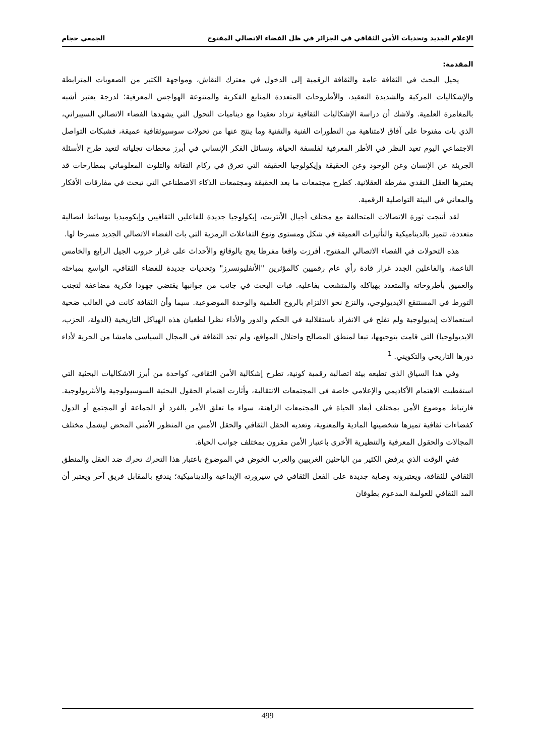الإعلام الجديد وتحديات الأمن الثقافي في الجزائر في ظل الفضاء الاتصالي المفتوح الجمعي حجام
المقدمة:
يحيل البحث في الثقافة عامة والثقافة الرقمية إلى الدخول في معترك النقاش، ومواجهة الكثير من الصعوبات المترابطة والإشكاليات المركبة والشديدة التعقيد، والأطروحات المتعددة المنابع الفكرية والمتنوعة الهواجس المعرفية؛ لدرجة يعتبر أشبه بالمغامرة العلمية. ولاشك أن دراسة الإشكاليات الثقافية تزداد تعقيدا مع ديناميات التحول التي يشهدها الفضاء الاتصالي السيبراني، الذي بات مفتوحا على آفاق لامتناهية من التطورات الفنية والتقنية وما ينتج عنها من تحولات سوسيوثقافية عميقة، فشبكات التواصل الاجتماعي اليوم تعيد النظر في الأطر المعرفية لفلسفة الحياة، وتسائل الفكر الإنساني في أبرز محطات تجلياته لتعيد طرح الأسئلة الجريئة عن الإنسان وعن الوجود وعن الحقيقة وإيكولوجيا الحقيقة التي تغرق في ركام التقانة والتلوث المعلوماتي بمطارحات قد يعتبرها العقل النقدي مفرطة العقلانية. كطرح مجتمعات ما بعد الحقيقة ومجتمعات الذكاء الاصطناعي التي تبحث في مفارقات الأفكار والمعاني في البيئة التواصلية الرقمية.
لقد أنتجت ثورة الاتصالات المتحالفة مع مختلف أجيال الأنترنت، إيكولوجيا جديدة للفاعلين الثقافيين وإيكوميديا بوسائط اتصالية متعددة، تتميز بالديناميكية والتأثيرات العميقة في شكل ومستوى ونوع التفاعلات الرمزية التي بات الفضاء الاتصالي الجديد مسرحا لها.
هذه التحولات في الفضاء الاتصالي المفتوح، أفرزت واقعا مفرطا يعج بالوقائع والأحداث على غرار حروب الجيل الرابع والخامس الناعمة، والفاعلين الجدد غرار قادة رأي عام رقميين كالمؤثرين "الأنفليونسرز" وتحديات جديدة للفضاء الثقافي، الواسع بمباحثه والعميق بأطروحاته والمتعدد بهياكله والمتشعب بفاعليه. فبات البحث في جانب من جوانبها يقتضي جهودا فكرية مضاعفة لتجنب التورط في المستنقع الايديولوجي، والنزع نحو الالتزام بالروح العلمية والوحدة الموضوعية. سيما وأن الثقافة كانت في الغالب ضحية استعمالات إيديولوجية ولم تفلح في الانفراد باستقلالية في الحكم والدور والأداء نظرا لطغيان هذه الهياكل التاريخية (الدولة، الحزب، الايديولوجيا) التي قامت بتوجيهها، تبعا لمنطق المصالح واحتلال المواقع، ولم تجد الثقافة في المجال السياسي هامشا من الحرية لأداء دورها التاريخي والتكويني. <sup>1</sup>
وفي هذا السياق الذي تطبعه بيئة اتصالية رقمية كونية، تطرح إشكالية الأمن الثقافي، كواحدة من أبرز الاشكاليات البحثية التي استقطبت الاهتمام الأكاديمي والإعلامي خاصة في المجتمعات الانتقالية، وأثارت اهتمام الحقول البحثية السوسيولوجية والأنثربولوجية. فارتباط موضوع الأمن بمختلف أبعاد الحياة في المجتمعات الراهنة، سواء ما تعلق الأمر بالفرد أو الجماعة أو المجتمع أو الدول كفضاءات ثقافية تميزها شخصيتها المادية والمعنوية، وتعديه الحقل الثقافي والحقل الأمني من المنظور الأمني المحض ليشمل مختلف المجالات والحقول المعرفية والتنظيرية الأخرى باعتبار الأمن مقرون بمختلف جوانب الحياة.
ففي الوقت الذي يرفض الكثير من الباحثين الغربيين والعرب الخوض في الموضوع باعتبار هذا التحرك تحرك ضد العقل والمنطق الثقافي للثقافة، ويعتبرونه وصاية جديدة على الفعل الثقافي في سيرورته الإبداعية والديناميكية؛ يندفع بالمقابل فريق آخر ويعتبر أن المد الثقافي للعولمة المدعوم بطوفان
499